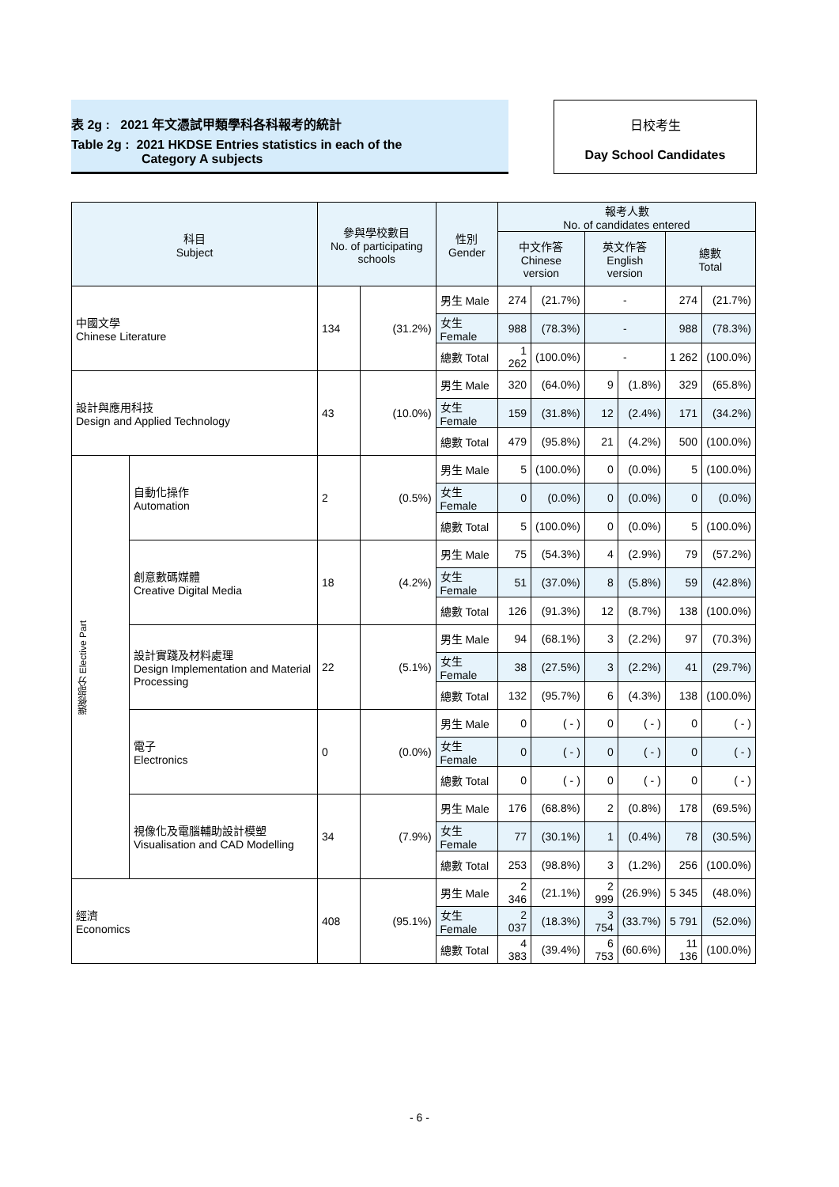表 2g : 2021 年文憑試甲類學科各科報考的統計
Table 2g : 2021 HKDSE Entries statistics in each of the
Category A subjects
日校考生
Day School Candidates
| 科目 Subject | | 參與學校數目 No. of participating schools | | 性別 Gender | 報考人數 No. of candidates entered | | | | | |
| --- | --- | --- | --- | --- | --- | --- | --- | --- | --- | --- |
| | | | | | 中文作答 Chinese version | | 英文作答 English version | | 總數 Total | |
| 中國文學 Chinese Literature | | 134 | (31.2%) | 男生 Male | 274 | (21.7%) | - | | 274 | (21.7%) |
| | | | | 女生 Female | 988 | (78.3%) | - | | 988 | (78.3%) |
| | | | | 總數 Total | 1 262 | (100.0%) | - | | 1 262 | (100.0%) |
| 設計與應用科技 Design and Applied Technology | | 43 | (10.0%) | 男生 Male | 320 | (64.0%) | 9 | (1.8%) | 329 | (65.8%) |
| | | | | 女生 Female | 159 | (31.8%) | 12 | (2.4%) | 171 | (34.2%) |
| | | | | 總數 Total | 479 | (95.8%) | 21 | (4.2%) | 500 | (100.0%) |
| 選修部分 Elective Part | 自動化操作 Automation | 2 | (0.5%) | 男生 Male | 5 | (100.0%) | 0 | (0.0%) | 5 | (100.0%) |
| | | | | 女生 Female | 0 | (0.0%) | 0 | (0.0%) | 0 | (0.0%) |
| | | | | 總數 Total | 5 | (100.0%) | 0 | (0.0%) | 5 | (100.0%) |
| | 創意數碼媒體 Creative Digital Media | 18 | (4.2%) | 男生 Male | 75 | (54.3%) | 4 | (2.9%) | 79 | (57.2%) |
| | | | | 女生 Female | 51 | (37.0%) | 8 | (5.8%) | 59 | (42.8%) |
| | | | | 總數 Total | 126 | (91.3%) | 12 | (8.7%) | 138 | (100.0%) |
| | 設計實踐及材料處理 Design Implementation and Material Processing | 22 | (5.1%) | 男生 Male | 94 | (68.1%) | 3 | (2.2%) | 97 | (70.3%) |
| | | | | 女生 Female | 38 | (27.5%) | 3 | (2.2%) | 41 | (29.7%) |
| | | | | 總數 Total | 132 | (95.7%) | 6 | (4.3%) | 138 | (100.0%) |
| | 電子 Electronics | 0 | (0.0%) | 男生 Male | 0 | ( - ) | 0 | ( - ) | 0 | ( - ) |
| | | | | 女生 Female | 0 | ( - ) | 0 | ( - ) | 0 | ( - ) |
| | | | | 總數 Total | 0 | ( - ) | 0 | ( - ) | 0 | ( - ) |
| | 視像化及電腦輔助設計模塑 Visualisation and CAD Modelling | 34 | (7.9%) | 男生 Male | 176 | (68.8%) | 2 | (0.8%) | 178 | (69.5%) |
| | | | | 女生 Female | 77 | (30.1%) | 1 | (0.4%) | 78 | (30.5%) |
| | | | | 總數 Total | 253 | (98.8%) | 3 | (1.2%) | 256 | (100.0%) |
| 經濟 Economics | | 408 | (95.1%) | 男生 Male | 2 346 | (21.1%) | 2 999 | (26.9%) | 5 345 | (48.0%) |
| | | | | 女生 Female | 2 037 | (18.3%) | 3 754 | (33.7%) | 5 791 | (52.0%) |
| | | | | 總數 Total | 4 383 | (39.4%) | 6 753 | (60.6%) | 11 136 | (100.0%) |
- 6 -